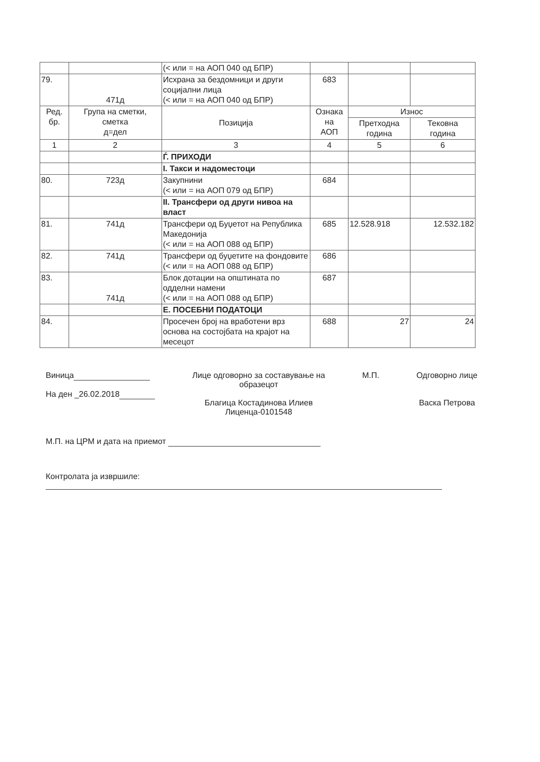| | | (< или = на АОП 040 од БПР) | | | |
| 79. | 471д | Исхрана за бездомници и други социјални лица (< или = на АОП 040 од БПР) | 683 | | |
| Ред. бр. | Група на сметки, сметка д=дел | Позиција | Ознака на АОП | Износ | |
| | | | | Претходна година | Тековна година |
| 1 | 2 | 3 | 4 | 5 | 6 |
| | | Ѓ. ПРИХОДИ | | | |
| | | I. Такси и надоместоци | | | |
| 80. | 723д | Закупнини (< или = на АОП 079 од БПР) | 684 | | |
| | | II. Трансфери од други нивоа на власт | | | |
| 81. | 741д | Трансфери од Буџетот на Република Македонија (< или = на АОП 088 од БПР) | 685 | 12.528.918 | 12.532.182 |
| 82. | 741д | Трансфери од буџетите на фондовите (< или = на АОП 088 од БПР) | 686 | | |
| 83. | 741д | Блок дотации на општината по одделни намени (< или = на АОП 088 од БПР) | 687 | | |
| | | Е. ПОСЕБНИ ПОДАТОЦИ | | | |
| 84. | | Просечен број на вработени врз основа на состојбата на крајот на месецот | 688 | 27 | 24 |
Виница
На ден _26.02.2018
Лице одговорно за составување на
образецот
Благица Костадинова Илиев
Лиценца-0101548
М.П. Одговорно лице
Васка Петрова
М.П. на ЦРМ и дата на приемот
Контролата ја извршиле: